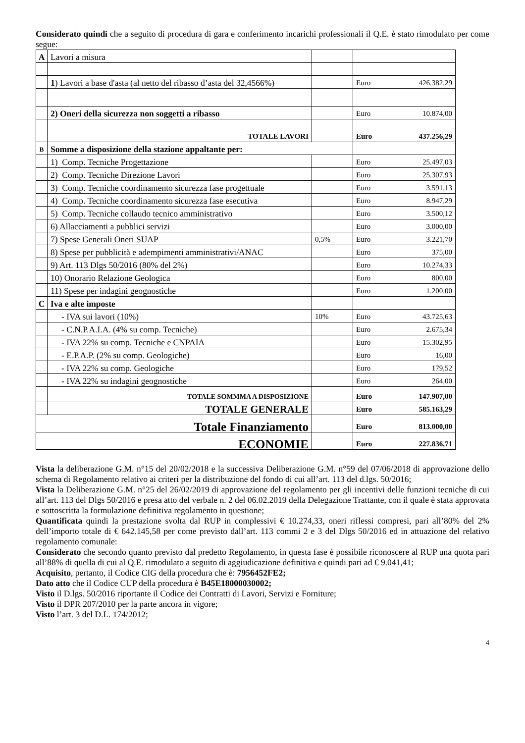Considerato quindi che a seguito di procedura di gara e conferimento incarichi professionali il Q.E. è stato rimodulato per come segue:
| A | Lavori a misura | | | |
| | 1 ) Lavori a base d'asta (al netto del ribasso d’asta del 32,4566%) | | Euro | 426.382,29 |
| | 2) Oneri della sicurezza non soggetti a ribasso | | Euro | 10.874,00 |
| | TOTALE LAVORI | | Euro | 437.256,29 |
| B | Somme a disposizione della stazione appaltante per: | | | |
| | 1) Comp. Tecniche Progettazione | | Euro | 25.497,03 |
| | 2) Comp. Tecniche Direzione Lavori | | Euro | 25.307,93 |
| | 3) Comp. Tecniche coordinamento sicurezza fase progettuale | | Euro | 3.591,13 |
| | 4) Comp. Tecniche coordinamento sicurezza fase esecutiva | | Euro | 8.947,29 |
| | 5) Comp. Tecniche collaudo tecnico amministrativo | | Euro | 3.500,12 |
| | 6) Allacciamenti a pubblici servizi | | Euro | 3.000,00 |
| | 7) Spese Generali Oneri SUAP | 0,5% | Euro | 3.221,70 |
| | 8) Spese per pubblicità e adempimenti amministrativi/ANAC | | Euro | 375,00 |
| | 9) Art. 113 Dlgs 50/2016 (80% del 2%) | | Euro | 10.274,33 |
| | 10) Onorario Relazione Geologica | | Euro | 800,00 |
| | 11) Spese per indagini geognostiche | | Euro | 1.200,00 |
| C | Iva e alte imposte | | | |
| | - IVA sui lavori (10%) | 10% | Euro | 43.725,63 |
| | - C.N.P.A.I.A. (4% su comp. Tecniche) | | Euro | 2.675,34 |
| | - IVA 22% su comp. Tecniche e CNPAIA | | Euro | 15.302,95 |
| | - E.P.A.P. (2% su comp. Geologiche) | | Euro | 16,00 |
| | - IVA 22% su comp. Geologiche | | Euro | 179,52 |
| | - IVA 22% su indagini geognostiche | | Euro | 264,00 |
| | TOTALE SOMMMA A DISPOSIZIONE | | Euro | 147.907,00 |
| | TOTALE GENERALE | | Euro | 585.163,29 |
| Totale Finanziamento | | | Euro | 813.000,00 |
| ECONOMIE | | | Euro | 227.836,71 |
Vista la deliberazione G.M. n°15 del 20/02/2018 e la successiva Deliberazione G.M. n°59 del 07/06/2018 di approvazione dello schema di Regolamento relativo ai criteri per la distribuzione del fondo di cui all’art. 113 del d.lgs. 50/2016;
Vista la Deliberazione G.M. n°25 del 26/02/2019 di approvazione del regolamento per gli incentivi delle funzioni tecniche di cui all’art. 113 del Dlgs 50/2016 e presa atto del verbale n. 2 del 06.02.2019 della Delegazione Trattante, con il quale è stata approvata e sottoscritta la formulazione definitiva regolamento in questione;
Quantificata quindi la prestazione svolta dal RUP in complessivi € 10.274,33, oneri riflessi compresi, pari all’80% del 2% dell’importo totale di € 642.145,58 per come previsto dall’art. 113 commi 2 e 3 del Dlgs 50/2016 ed in attuazione del relativo regolamento comunale:
Considerato che secondo quanto previsto dal predetto Regolamento, in questa fase è possibile riconoscere al RUP una quota pari all’88% di quella di cui al Q.E. rimodulato a seguito di aggiudicazione definitiva e quindi pari ad € 9.041,41;
Acquisito, pertanto, il Codice CIG della procedura che è: 7956452FE2;
Dato atto che il Codice CUP della procedura è B45E18000030002;
Visto il D.lgs. 50/2016 riportante il Codice dei Contratti di Lavori, Servizi e Forniture;
Visto il DPR 207/2010 per la parte ancora in vigore;
Visto l’art. 3 del D.L. 174/2012;
4